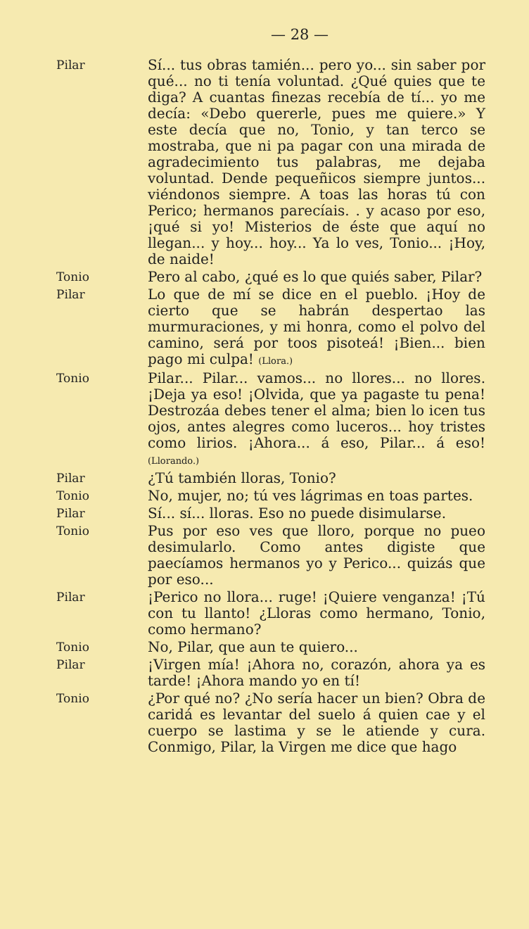— 28 —
Pilar
Sí... tus obras tamién... pero yo... sin saber por qué... no ti tenía voluntad. ¿Qué quies que te diga? A cuantas finezas recebía de tí... yo me decía: «Debo quererle, pues me quiere.» Y este decía que no, Tonio, y tan terco se mostraba, que ni pa pagar con una mirada de agradecimiento tus palabras, me dejaba voluntad. Dende pequeñicos siempre juntos... viéndonos siempre. A toas las horas tú con Perico; hermanos parecíais. . y acaso por eso, ¡qué si yo! Misterios de éste que aquí no llegan... y hoy... hoy... Ya lo ves, Tonio... ¡Hoy, de naide!
Tonio
Pero al cabo, ¿qué es lo que quiés saber, Pilar?
Pilar
Lo que de mí se dice en el pueblo. ¡Hoy de cierto que se habrán despertao las murmuraciones, y mi honra, como el polvo del camino, será por toos pisoteá! ¡Bien... bien pago mi culpa! (Llora.)
Tonio
Pilar... Pilar... vamos... no llores... no llores. ¡Deja ya eso! ¡Olvida, que ya pagaste tu pena! Destrozáa debes tener el alma; bien lo icen tus ojos, antes alegres como luceros... hoy tristes como lirios. ¡Ahora... á eso, Pilar... á eso! (Llorando.)
Pilar
¿Tú también lloras, Tonio?
Tonio
No, mujer, no; tú ves lágrimas en toas partes.
Pilar
Sí... sí... lloras. Eso no puede disimularse.
Tonio
Pus por eso ves que lloro, porque no pueo desimularlo. Como antes digiste que paecíamos hermanos yo y Perico... quizás que por eso...
Pilar
¡Perico no llora... ruge! ¡Quiere venganza! ¡Tú con tu llanto! ¿Lloras como hermano, Tonio, como hermano?
Tonio
No, Pilar, que aun te quiero...
Pilar
¡Virgen mía! ¡Ahora no, corazón, ahora ya es tarde! ¡Ahora mando yo en tí!
Tonio
¿Por qué no? ¿No sería hacer un bien? Obra de caridá es levantar del suelo á quien cae y el cuerpo se lastima y se le atiende y cura. Conmigo, Pilar, la Virgen me dice que hago